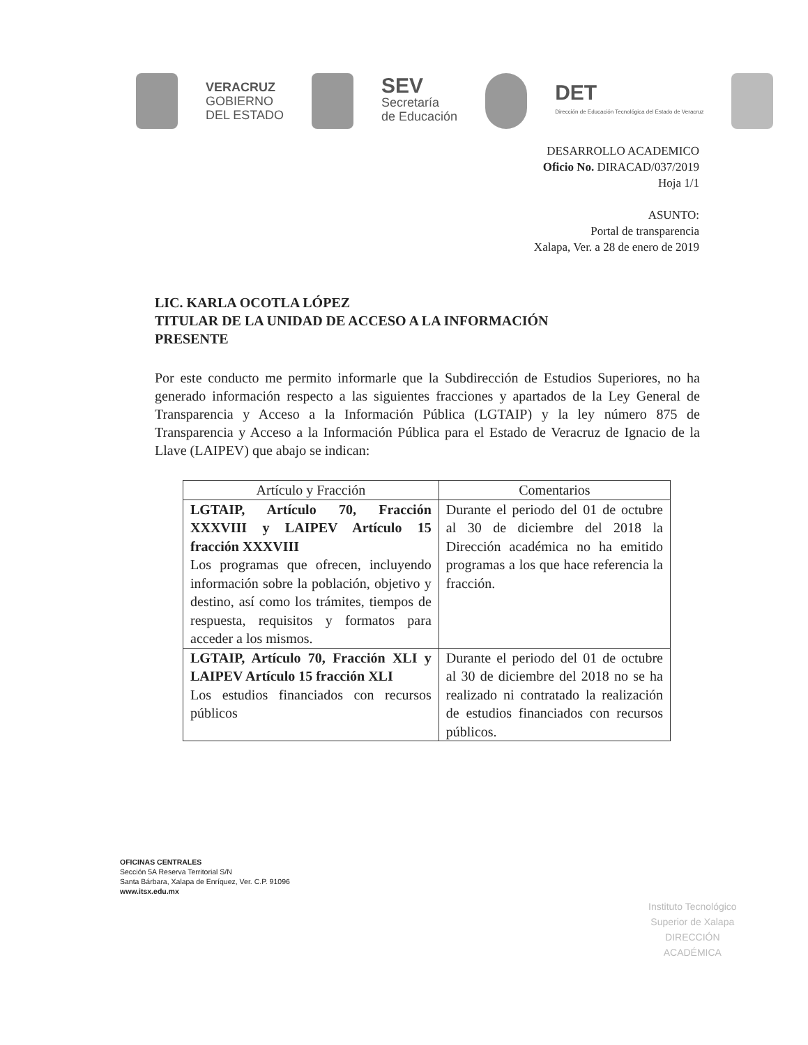VERACRUZ
GOBIERNO
DEL ESTADO
SEV
Secretaría
de Educación
DET
Dirección de Educación Tecnológica del Estado de Veracruz
DESARROLLO ACADEMICO
Oficio No. DIRACAD/037/2019
Hoja 1/1
ASUNTO:
Portal de transparencia
Xalapa, Ver. a 28 de enero de 2019
LIC. KARLA OCOTLA LÓPEZ
TITULAR DE LA UNIDAD DE ACCESO A LA INFORMACIÓN
PRESENTE
Por este conducto me permito informarle que la Subdirección de Estudios Superiores, no ha generado información respecto a las siguientes fracciones y apartados de la Ley General de Transparencia y Acceso a la Información Pública (LGTAIP) y la ley número 875 de Transparencia y Acceso a la Información Pública para el Estado de Veracruz de Ignacio de la Llave (LAIPEV) que abajo se indican:
| Artículo y Fracción | Comentarios |
| --- | --- |
| LGTAIP, Artículo 70, Fracción XXXVIII y LAIPEV Artículo 15 fracción XXXVIII Los programas que ofrecen, incluyendo información sobre la población, objetivo y destino, así como los trámites, tiempos de respuesta, requisitos y formatos para acceder a los mismos. | Durante el periodo del 01 de octubre al 30 de diciembre del 2018 la Dirección académica no ha emitido programas a los que hace referencia la fracción. |
| LGTAIP, Artículo 70, Fracción XLI y LAIPEV Artículo 15 fracción XLI Los estudios financiados con recursos públicos | Durante el periodo del 01 de octubre al 30 de diciembre del 2018 no se ha realizado ni contratado la realización de estudios financiados con recursos públicos. |
Instituto Tecnológico
Superior de Xalapa
DIRECCIÓN
ACADÉMICA
OFICINAS CENTRALES
Sección 5A Reserva Territorial S/N
Santa Bárbara, Xalapa de Enríquez, Ver. C.P. 91096
www.itsx.edu.mx